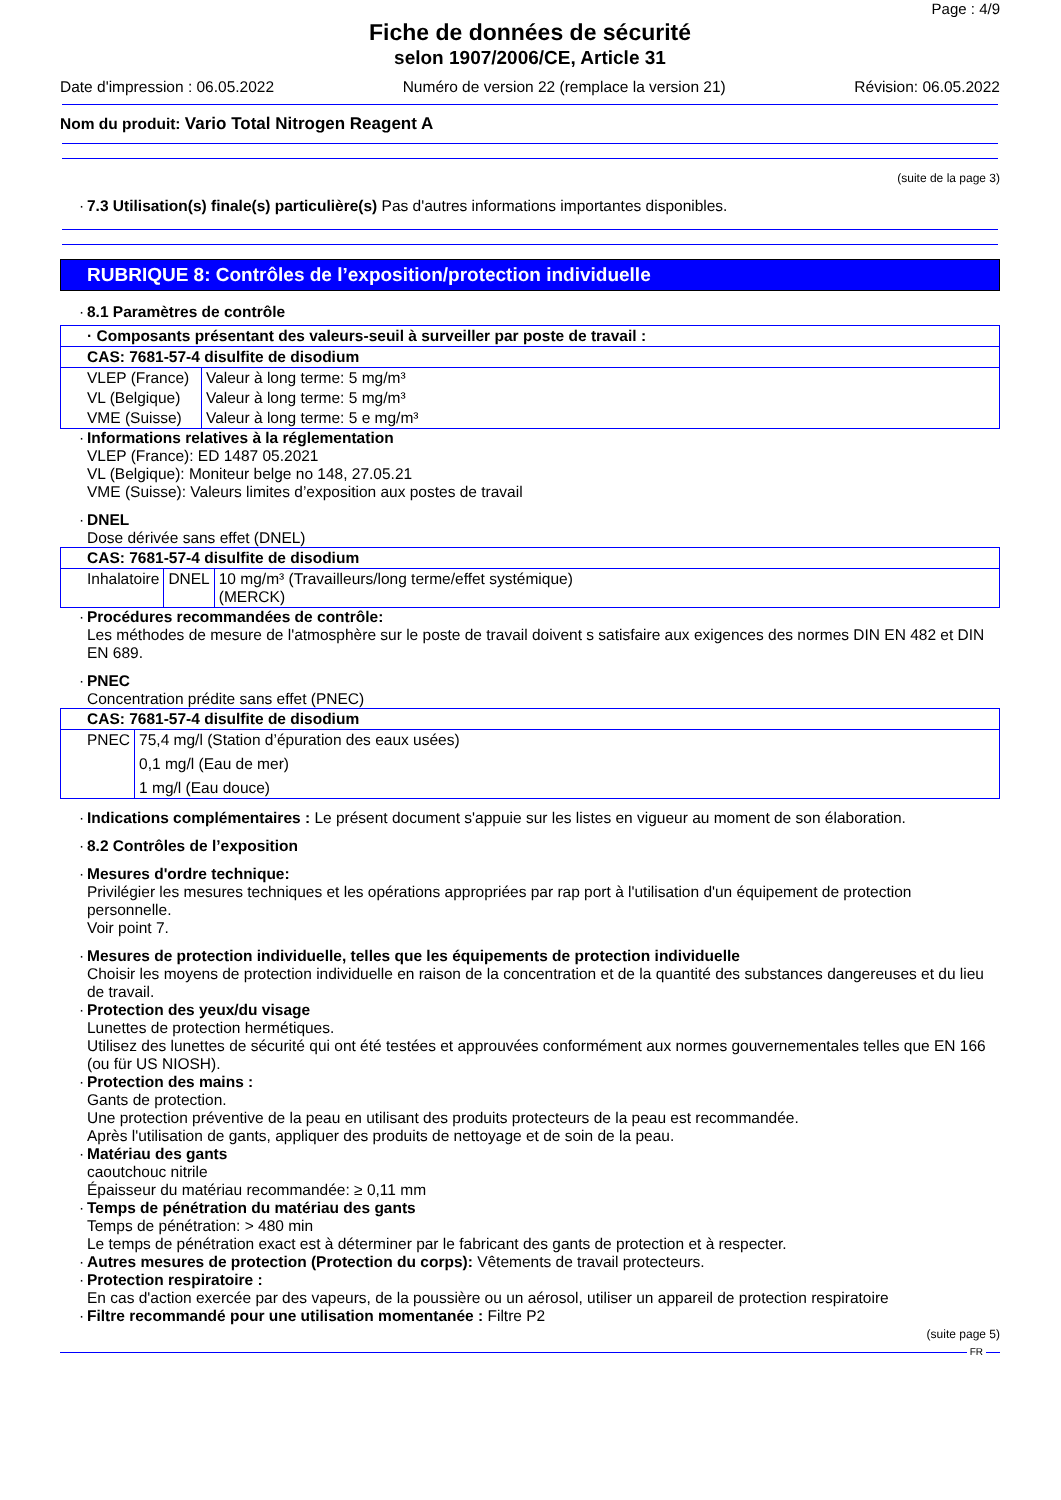Page : 4/9
Fiche de données de sécurité
selon 1907/2006/CE, Article 31
Date d'impression : 06.05.2022 Numéro de version 22 (remplace la version 21) Révision: 06.05.2022
Nom du produit: Vario Total Nitrogen Reagent A
(suite de la page 3)
· 7.3 Utilisation(s) finale(s) particulière(s) Pas d'autres informations importantes disponibles.
RUBRIQUE 8: Contrôles de l’exposition/protection individuelle
· 8.1 Paramètres de contrôle
| · Composants présentant des valeurs-seuil à surveiller par poste de travail : | |
| CAS: 7681-57-4 disulfite de disodium | |
| VLEP (France) | Valeur à long terme: 5 mg/m³ |
| VL (Belgique) | Valeur à long terme: 5 mg/m³ |
| VME (Suisse) | Valeur à long terme: 5 e mg/m³ |
· Informations relatives à la réglementation
VLEP (France): ED 1487 05.2021
VL (Belgique): Moniteur belge no 148, 27.05.21
VME (Suisse): Valeurs limites d’exposition aux postes de travail
· DNEL
Dose dérivée sans effet (DNEL)
| CAS: 7681-57-4 disulfite de disodium | | |
| Inhalatoire | DNEL | 10 mg/m³ (Travailleurs/long terme/effet systémique) (MERCK) |
· Procédures recommandées de contrôle:
Les méthodes de mesure de l'atmosphère sur le poste de travail doivent s satisfaire aux exigences des normes DIN EN 482 et DIN EN 689.
· PNEC
Concentration prédite sans effet (PNEC)
| CAS: 7681-57-4 disulfite de disodium | |
| PNEC | 75,4 mg/l (Station d’épuration des eaux usées) |
| | 0,1 mg/l (Eau de mer) |
| | 1 mg/l (Eau douce) |
· Indications complémentaires : Le présent document s'appuie sur les listes en vigueur au moment de son élaboration.
· 8.2 Contrôles de l’exposition
· Mesures d'ordre technique:
Privilégier les mesures techniques et les opérations appropriées par rap port à l'utilisation d'un équipement de protection personnelle.
Voir point 7.
· Mesures de protection individuelle, telles que les équipements de protection individuelle
Choisir les moyens de protection individuelle en raison de la concentration et de la quantité des substances dangereuses et du lieu de travail.
· Protection des yeux/du visage
Lunettes de protection hermétiques.
Utilisez des lunettes de sécurité qui ont été testées et approuvées conformément aux normes gouvernementales telles que EN 166 (ou für US NIOSH).
· Protection des mains :
Gants de protection.
Une protection préventive de la peau en utilisant des produits protecteurs de la peau est recommandée.
Après l'utilisation de gants, appliquer des produits de nettoyage et de soin de la peau.
· Matériau des gants
caoutchouc nitrile
Épaisseur du matériau recommandée: ≥ 0,11 mm
· Temps de pénétration du matériau des gants
Temps de pénétration: > 480 min
Le temps de pénétration exact est à déterminer par le fabricant des gants de protection et à respecter.
· Autres mesures de protection (Protection du corps): Vêtements de travail protecteurs.
· Protection respiratoire :
En cas d'action exercée par des vapeurs, de la poussière ou un aérosol, utiliser un appareil de protection respiratoire
· Filtre recommandé pour une utilisation momentanée : Filtre P2
(suite page 5)
FR